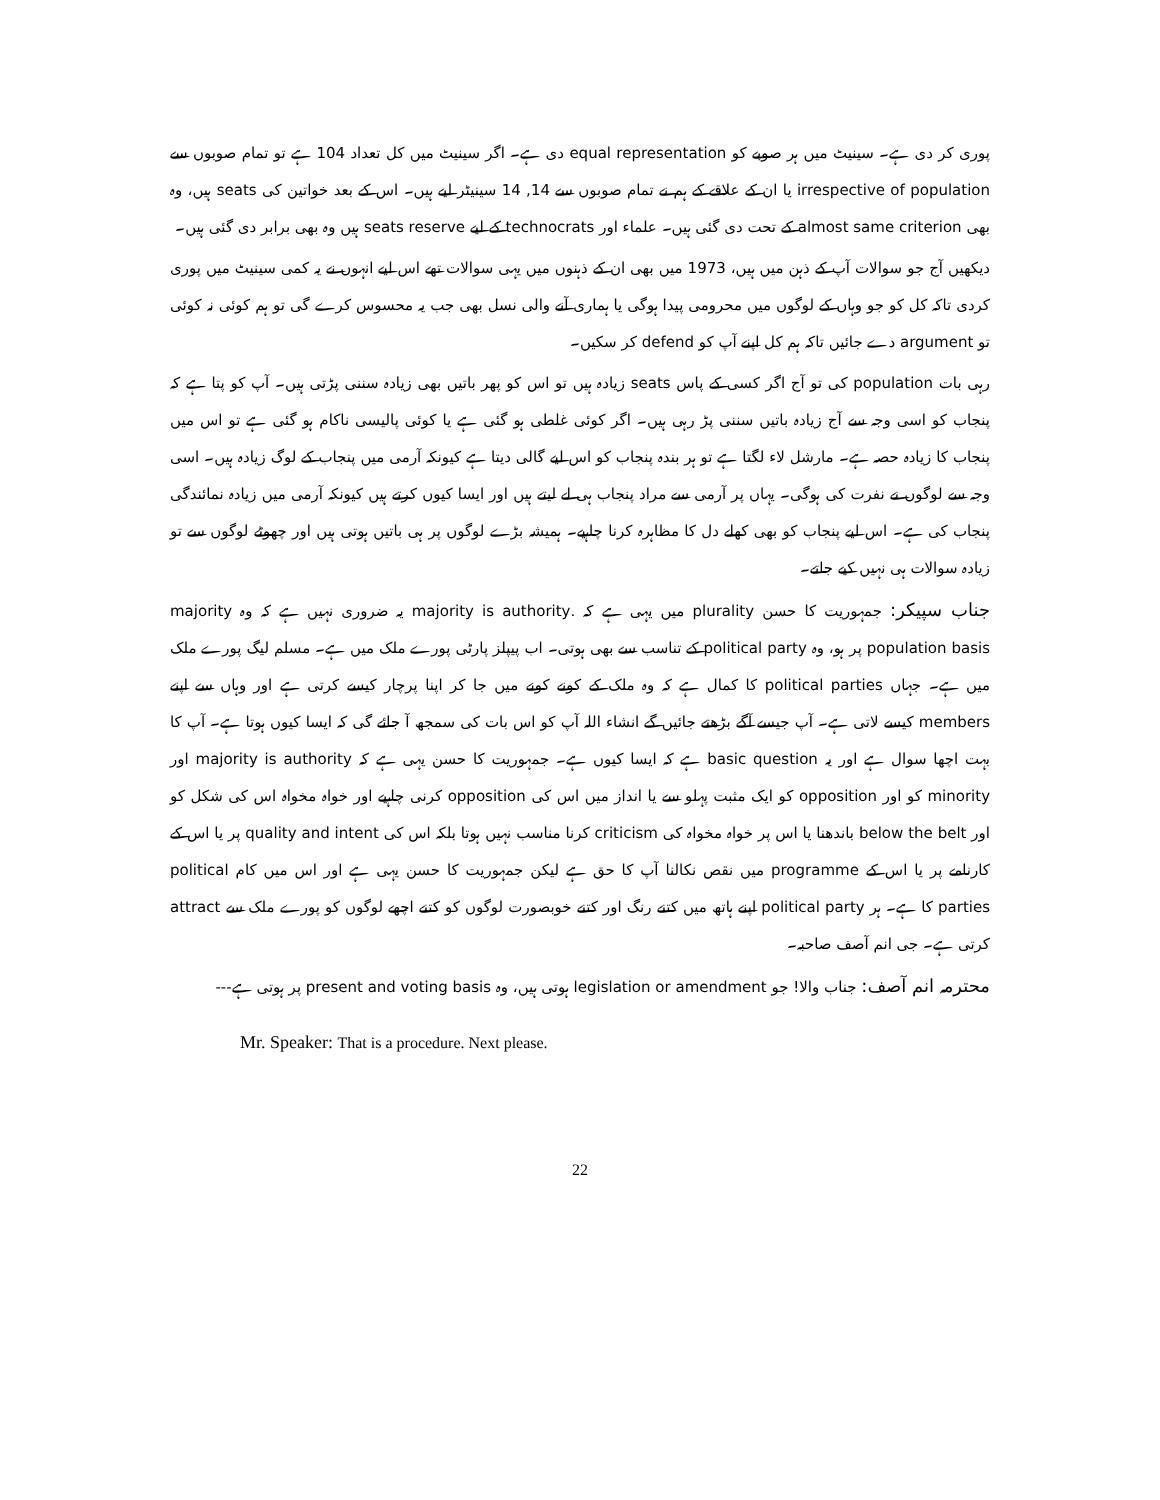پوری کر دی ہے۔ سینیٹ میں ہر صوبے کو equal representation دی ہے۔ اگر سینیٹ میں کل تعداد 104 ہے تو تمام صوبوں سے irrespective of population یا ان کے علاقے کے ہم نے تمام صوبوں سے 14, 14 سینیٹر لیے ہیں۔ اس کے بعد خواتین کی seats ہیں، وہ بھی almost same criterion کے تحت دی گئی ہیں۔ علماء اور technocrats کے لیے seats reserve ہیں وہ بھی برابر دی گئی ہیں۔
دیکھیں آج جو سوالات آپ کے ذہن میں ہیں، 1973 میں بھی ان کے ذہنوں میں یہی سوالات تھے اس لیے انہوں نے یہ کمی سینیٹ میں پوری کردی تاکہ کل کو جو وہاں کے لوگوں میں محرومی پیدا ہوگی یا ہماری آنے والی نسل بھی جب یہ محسوس کرے گی تو ہم کوئی نہ کوئی تو argument دے جائیں تاکہ ہم کل اپنے آپ کو defend کر سکیں۔
رہی بات population کی تو آج اگر کسی کے پاس seats زیادہ ہیں تو اس کو پھر باتیں بھی زیادہ سننی پڑتی ہیں۔ آپ کو پتا ہے کہ پنجاب کو اسی وجہ سے آج زیادہ باتیں سننی پڑ رہی ہیں۔ اگر کوئی غلطی ہو گئی ہے یا کوئی پالیسی ناکام ہو گئی ہے تو اس میں پنجاب کا زیادہ حصہ ہے۔ مارشل لاء لگتا ہے تو ہر بندہ پنجاب کو اس لیے گالی دیتا ہے کیونکہ آرمی میں پنجاب کے لوگ زیادہ ہیں۔ اسی وجہ سے لوگوں نے نفرت کی ہوگی۔ یہاں پر آرمی سے مراد پنجاب ہی لے لیتے ہیں اور ایسا کیوں کرتے ہیں کیونکہ آرمی میں زیادہ نمائندگی پنجاب کی ہے۔ اس لیے پنجاب کو بھی کھلے دل کا مظاہرہ کرنا چاہیے۔ ہمیشہ بڑے لوگوں پر ہی باتیں ہوتی ہیں اور چھوٹے لوگوں سے تو زیادہ سوالات ہی نہیں کیے جاتے۔
جناب سپیکر: جمہوریت کا حسن plurality میں یہی ہے کہ .majority is authority یہ ضروری نہیں ہے کہ وہ majority population basis پر ہو، وہ political party کے تناسب سے بھی ہوتی۔ اب پیپلز پارٹی پورے ملک میں ہے۔ مسلم لیگ پورے ملک میں ہے۔ جہاں political parties کا کمال ہے کہ وہ ملک کے کونے کونے میں جا کر اپنا پرچار کیسے کرتی ہے اور وہاں سے اپنے members کیسے لاتی ہے۔ آپ جیسے آگے بڑھتے جائیں گے انشاء اللہ آپ کو اس بات کی سمجھ آ جائے گی کہ ایسا کیوں ہوتا ہے۔ آپ کا بہت اچھا سوال ہے اور یہ basic question ہے کہ ایسا کیوں ہے۔ جمہوریت کا حسن یہی ہے کہ majority is authority اور minority کو اور opposition کو ایک مثبت پہلو سے یا انداز میں اس کی opposition کرنی چاہیے اور خواہ مخواہ اس کی شکل کو اور below the belt باندھنا یا اس پر خواہ مخواہ کی criticism کرنا مناسب نہیں ہوتا بلکہ اس کی quality and intent پر یا اس کے کارنامے پر یا اس کے programme میں نقص نکالنا آپ کا حق ہے لیکن جمہوریت کا حسن یہی ہے اور اس میں کام political parties کا ہے۔ ہر political party اپنے ہاتھ میں کتنے رنگ اور کتنے خوبصورت لوگوں کو کتنے اچھے لوگوں کو پورے ملک سے attract کرتی ہے۔ جی انم آصف صاحبہ۔
محترمہ انم آصف: جناب والا! جو legislation or amendment ہوتی ہیں، وہ present and voting basis پر ہوتی ہے---
Mr. Speaker: That is a procedure. Next please.
22